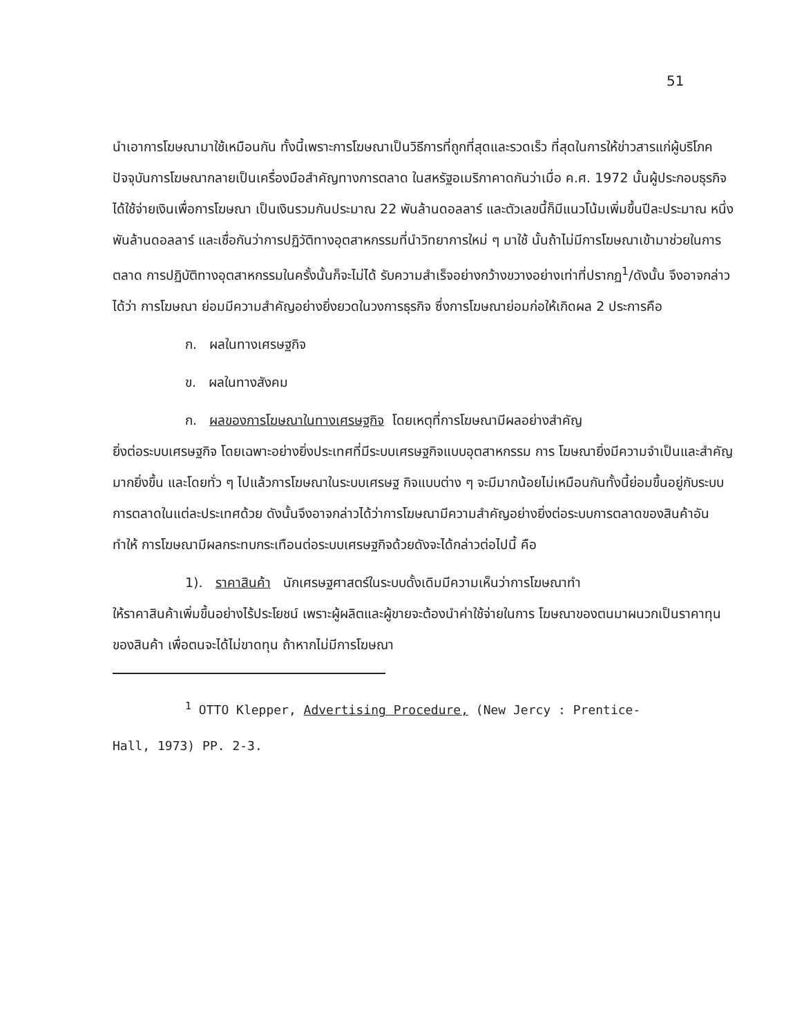51
นำเอาการโฆษณามาใช้เหมือนกัน ทั้งนี้เพราะการโฆษณาเป็นวิธีการที่ถูกที่สุดและรวดเร็ว ที่สุดในการให้ข่าวสารแก่ผู้บริโภค ปัจจุบันการโฆษณากลายเป็นเครื่องมือสำคัญทางการตลาด ในสหรัฐอเมริกาคาดกันว่าเมื่อ ค.ศ. 1972 นั้นผู้ประกอบธุรกิจได้ใช้จ่ายเงินเพื่อการโฆษณา เป็นเงินรวมกันประมาณ 22 พันล้านดอลลาร์ และตัวเลขนี้ก็มีแนวโน้มเพิ่มขึ้นปีละประมาณ หนึ่งพันล้านดอลลาร์ และเชื่อกันว่าการปฏิวัติทางอุตสาหกรรมที่นำวิทยาการใหม่ ๆ มาใช้ นั้นถ้าไม่มีการโฆษณาเข้ามาช่วยในการตลาด การปฏิบัติทางอุตสาหกรรมในครั้งนั้นก็จะไม่ได้ รับความสำเร็จอย่างกว้างขวางอย่างเท่าที่ปรากฏ<sup>1</sup>/ดังนั้น จึงอาจกล่าวได้ว่า การโฆษณา ย่อมมีความสำคัญอย่างยิ่งยวดในวงการธุรกิจ ซึ่งการโฆษณาย่อมก่อให้เกิดผล 2 ประการคือ
ก. ผลในทางเศรษฐกิจ
ข. ผลในทางสังคม
ก. ผลของการโฆษณาในทางเศรษฐกิจ โดยเหตุที่การโฆษณามีผลอย่างสำคัญ
ยิ่งต่อระบบเศรษฐกิจ โดยเฉพาะอย่างยิ่งประเทศที่มีระบบเศรษฐกิจแบบอุตสาหกรรม การ โฆษณายิ่งมีความจำเป็นและสำคัญมากยิ่งขึ้น และโดยทั่ว ๆ ไปแล้วการโฆษณาในระบบเศรษฐ กิจแบบต่าง ๆ จะมีมากน้อยไม่เหมือนกันทั้งนี้ย่อมขึ้นอยู่กับระบบการตลาดในแต่ละประเทศด้วย ดังนั้นจึงอาจกล่าวได้ว่าการโฆษณามีความสำคัญอย่างยิ่งต่อระบบการตลาดของสินค้าอันทำให้ การโฆษณามีผลกระทบกระเทือนต่อระบบเศรษฐกิจด้วยดังจะได้กล่าวต่อไปนี้ คือ
1). ราคาสินค้า นักเศรษฐศาสตร์ในระบบดั้งเดิมมีความเห็นว่าการโฆษณาทำ
ให้ราคาสินค้าเพิ่มขึ้นอย่างไร้ประโยชน์ เพราะผู้ผลิตและผู้ขายจะต้องนำค่าใช้จ่ายในการ โฆษณาของตนมาผนวกเป็นราคาทุนของสินค้า เพื่อตนจะได้ไม่ขาดทุน ถ้าหากไม่มีการโฆษณา
<sup>1</sup> OTTO Klepper, Advertising Procedure, (New Jercy : Prentice-
Hall, 1973) PP. 2-3.